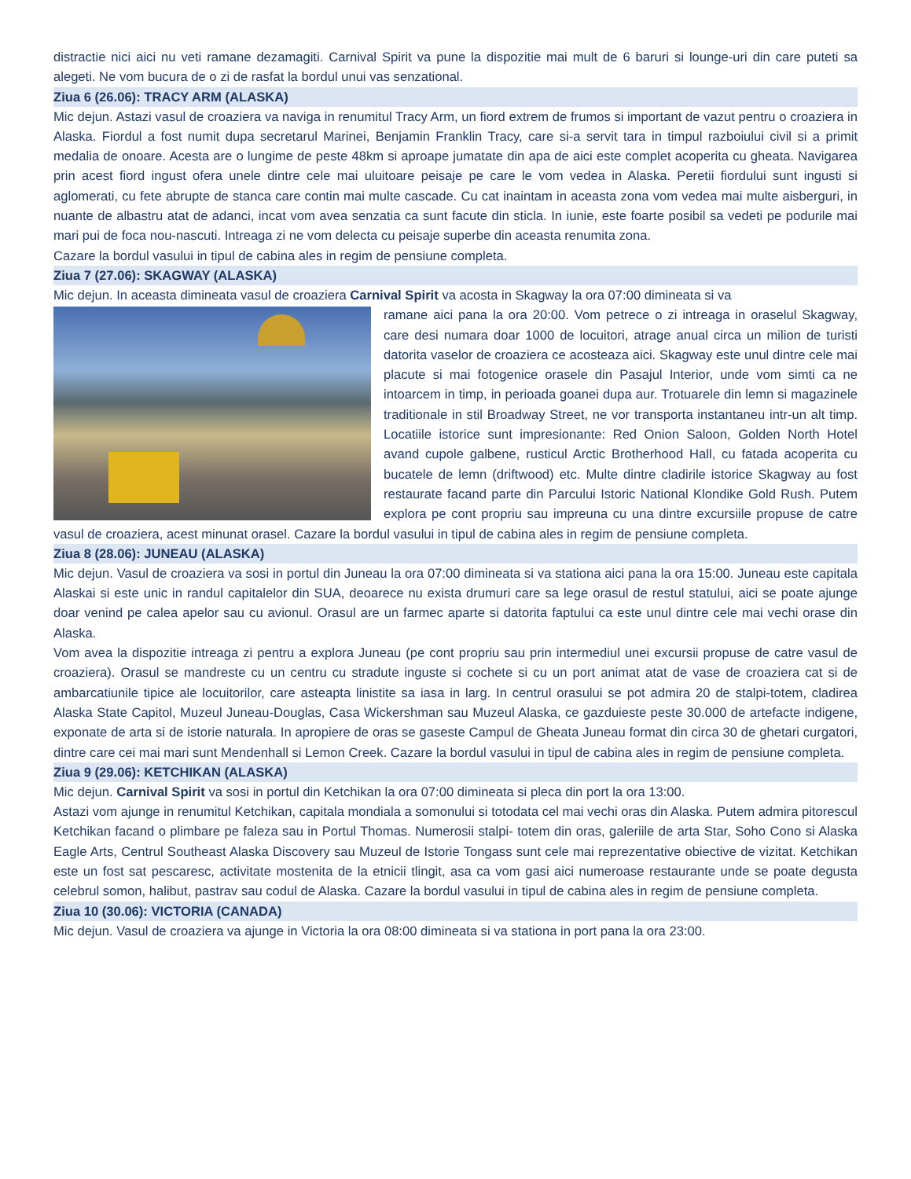distractie nici aici nu veti ramane dezamagiti. Carnival Spirit va pune la dispozitie mai mult de 6 baruri si lounge-uri din care puteti sa alegeti. Ne vom bucura de o zi de rasfat la bordul unui vas senzational.
Ziua 6 (26.06): TRACY ARM (ALASKA)
Mic dejun. Astazi vasul de croaziera va naviga in renumitul Tracy Arm, un fiord extrem de frumos si important de vazut pentru o croaziera in Alaska. Fiordul a fost numit dupa secretarul Marinei, Benjamin Franklin Tracy, care si-a servit tara in timpul razboiului civil si a primit medalia de onoare. Acesta are o lungime de peste 48km si aproape jumatate din apa de aici este complet acoperita cu gheata. Navigarea prin acest fiord ingust ofera unele dintre cele mai uluitoare peisaje pe care le vom vedea in Alaska. Peretii fiordului sunt ingusti si aglomerati, cu fete abrupte de stanca care contin mai multe cascade. Cu cat inaintam in aceasta zona vom vedea mai multe aisberguri, in nuante de albastru atat de adanci, incat vom avea senzatia ca sunt facute din sticla. In iunie, este foarte posibil sa vedeti pe podurile mai mari pui de foca nou-nascuti. Intreaga zi ne vom delecta cu peisaje superbe din aceasta renumita zona.
Cazare la bordul vasului in tipul de cabina ales in regim de pensiune completa.
Ziua 7 (27.06): SKAGWAY (ALASKA)
Mic dejun. In aceasta dimineata vasul de croaziera Carnival Spirit va acosta in Skagway la ora 07:00 dimineata si va
ramane aici pana la ora 20:00. Vom petrece o zi intreaga in oraselul Skagway, care desi numara doar 1000 de locuitori, atrage anual circa un milion de turisti datorita vaselor de croaziera ce acosteaza aici. Skagway este unul dintre cele mai placute si mai fotogenice orasele din Pasajul Interior, unde vom simti ca ne intoarcem in timp, in perioada goanei dupa aur. Trotuarele din lemn si magazinele traditionale in stil Broadway Street, ne vor transporta instantaneu intr-un alt timp. Locatiile istorice sunt impresionante: Red Onion Saloon, Golden North Hotel avand cupole galbene, rusticul Arctic Brotherhood Hall, cu fatada acoperita cu bucatele de lemn (driftwood) etc. Multe dintre cladirile istorice Skagway au fost restaurate facand parte din Parcului Istoric National Klondike Gold Rush. Putem explora pe cont propriu sau impreuna cu una dintre excursiile propuse de catre vasul de croaziera, acest minunat orasel. Cazare la bordul vasului in tipul de cabina ales in regim de pensiune completa.
Ziua 8 (28.06): JUNEAU (ALASKA)
Mic dejun. Vasul de croaziera va sosi in portul din Juneau la ora 07:00 dimineata si va stationa aici pana la ora 15:00. Juneau este capitala Alaskai si este unic in randul capitalelor din SUA, deoarece nu exista drumuri care sa lege orasul de restul statului, aici se poate ajunge doar venind pe calea apelor sau cu avionul. Orasul are un farmec aparte si datorita faptului ca este unul dintre cele mai vechi orase din Alaska.
Vom avea la dispozitie intreaga zi pentru a explora Juneau (pe cont propriu sau prin intermediul unei excursii propuse de catre vasul de croaziera). Orasul se mandreste cu un centru cu stradute inguste si cochete si cu un port animat atat de vase de croaziera cat si de ambarcatiunile tipice ale locuitorilor, care asteapta linistite sa iasa in larg. In centrul orasului se pot admira 20 de stalpi-totem, cladirea Alaska State Capitol, Muzeul Juneau-Douglas, Casa Wickershman sau Muzeul Alaska, ce gazduieste peste 30.000 de artefacte indigene, exponate de arta si de istorie naturala. In apropiere de oras se gaseste Campul de Gheata Juneau format din circa 30 de ghetari curgatori, dintre care cei mai mari sunt Mendenhall si Lemon Creek. Cazare la bordul vasului in tipul de cabina ales in regim de pensiune completa.
Ziua 9 (29.06): KETCHIKAN (ALASKA)
Mic dejun. Carnival Spirit va sosi in portul din Ketchikan la ora 07:00 dimineata si pleca din port la ora 13:00.
Astazi vom ajunge in renumitul Ketchikan, capitala mondiala a somonului si totodata cel mai vechi oras din Alaska. Putem admira pitorescul Ketchikan facand o plimbare pe faleza sau in Portul Thomas. Numerosii stalpi- totem din oras, galeriile de arta Star, Soho Cono si Alaska Eagle Arts, Centrul Southeast Alaska Discovery sau Muzeul de Istorie Tongass sunt cele mai reprezentative obiective de vizitat. Ketchikan este un fost sat pescaresc, activitate mostenita de la etnicii tlingit, asa ca vom gasi aici numeroase restaurante unde se poate degusta celebrul somon, halibut, pastrav sau codul de Alaska. Cazare la bordul vasului in tipul de cabina ales in regim de pensiune completa.
Ziua 10 (30.06): VICTORIA (CANADA)
Mic dejun. Vasul de croaziera va ajunge in Victoria la ora 08:00 dimineata si va stationa in port pana la ora 23:00.